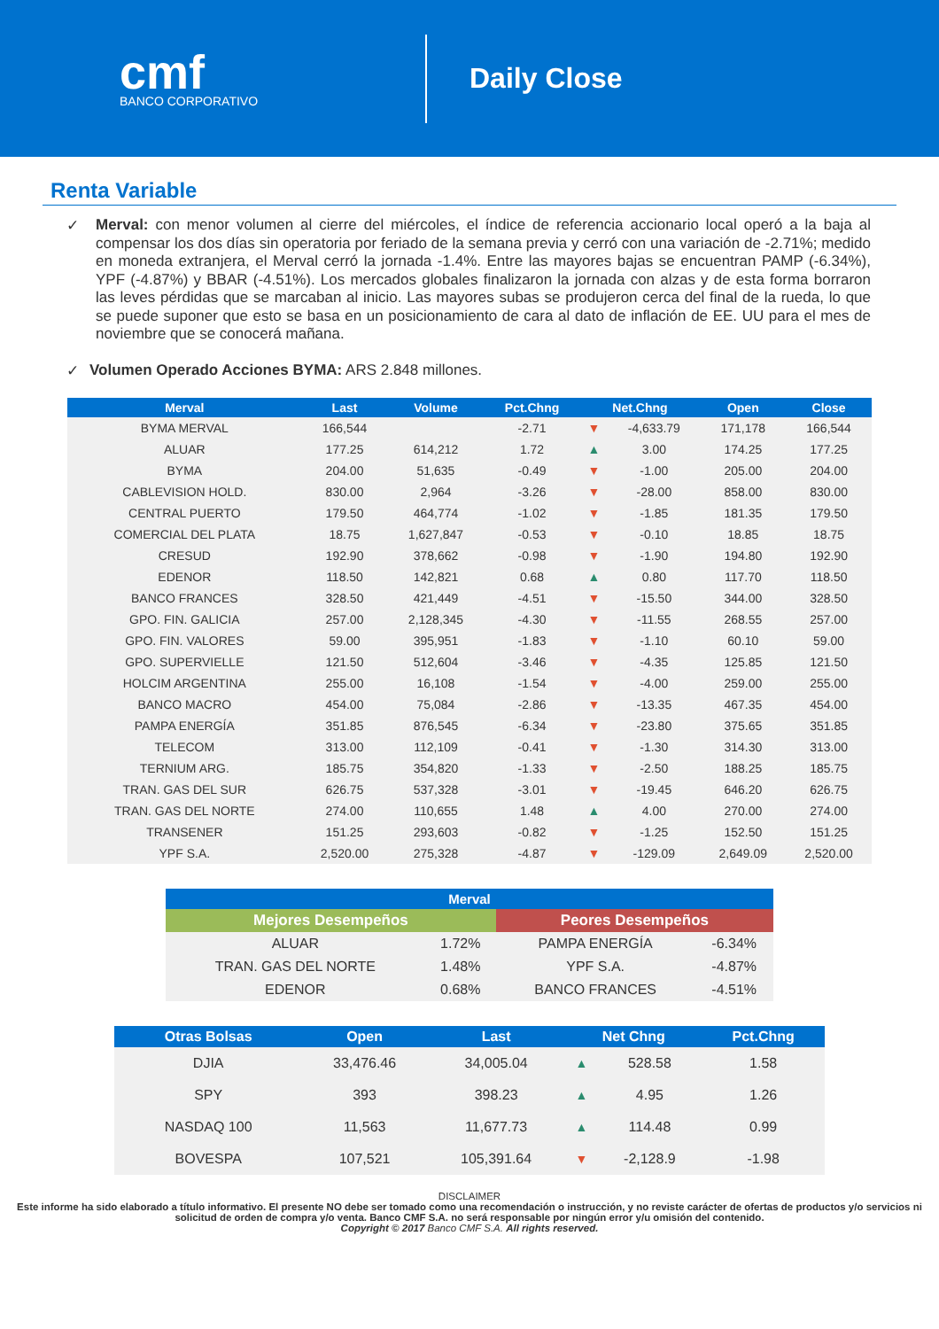cmf
BANCO CORPORATIVO
Daily Close
Renta Variable
✓
Merval: con menor volumen al cierre del miércoles, el índice de referencia accionario local operó a la baja al compensar los dos días sin operatoria por feriado de la semana previa y cerró con una variación de -2.71%; medido en moneda extranjera, el Merval cerró la jornada -1.4%. Entre las mayores bajas se encuentran PAMP (-6.34%), YPF (-4.87%) y BBAR (-4.51%). Los mercados globales finalizaron la jornada con alzas y de esta forma borraron las leves pérdidas que se marcaban al inicio. Las mayores subas se produjeron cerca del final de la rueda, lo que se puede suponer que esto se basa en un posicionamiento de cara al dato de inflación de EE. UU para el mes de noviembre que se conocerá mañana.
✓
Volumen Operado Acciones BYMA: ARS 2.848 millones.
| Merval | Last | Volume | Pct.Chng | Net.Chng | | Open | Close |
| --- | --- | --- | --- | --- | --- | --- | --- |
| BYMA MERVAL | 166,544 | | -2.71 | ▼ | -4,633.79 | 171,178 | 166,544 |
| ALUAR | 177.25 | 614,212 | 1.72 | ▲ | 3.00 | 174.25 | 177.25 |
| BYMA | 204.00 | 51,635 | -0.49 | ▼ | -1.00 | 205.00 | 204.00 |
| CABLEVISION HOLD. | 830.00 | 2,964 | -3.26 | ▼ | -28.00 | 858.00 | 830.00 |
| CENTRAL PUERTO | 179.50 | 464,774 | -1.02 | ▼ | -1.85 | 181.35 | 179.50 |
| COMERCIAL DEL PLATA | 18.75 | 1,627,847 | -0.53 | ▼ | -0.10 | 18.85 | 18.75 |
| CRESUD | 192.90 | 378,662 | -0.98 | ▼ | -1.90 | 194.80 | 192.90 |
| EDENOR | 118.50 | 142,821 | 0.68 | ▲ | 0.80 | 117.70 | 118.50 |
| BANCO FRANCES | 328.50 | 421,449 | -4.51 | ▼ | -15.50 | 344.00 | 328.50 |
| GPO. FIN. GALICIA | 257.00 | 2,128,345 | -4.30 | ▼ | -11.55 | 268.55 | 257.00 |
| GPO. FIN. VALORES | 59.00 | 395,951 | -1.83 | ▼ | -1.10 | 60.10 | 59.00 |
| GPO. SUPERVIELLE | 121.50 | 512,604 | -3.46 | ▼ | -4.35 | 125.85 | 121.50 |
| HOLCIM ARGENTINA | 255.00 | 16,108 | -1.54 | ▼ | -4.00 | 259.00 | 255.00 |
| BANCO MACRO | 454.00 | 75,084 | -2.86 | ▼ | -13.35 | 467.35 | 454.00 |
| PAMPA ENERGÍA | 351.85 | 876,545 | -6.34 | ▼ | -23.80 | 375.65 | 351.85 |
| TELECOM | 313.00 | 112,109 | -0.41 | ▼ | -1.30 | 314.30 | 313.00 |
| TERNIUM ARG. | 185.75 | 354,820 | -1.33 | ▼ | -2.50 | 188.25 | 185.75 |
| TRAN. GAS DEL SUR | 626.75 | 537,328 | -3.01 | ▼ | -19.45 | 646.20 | 626.75 |
| TRAN. GAS DEL NORTE | 274.00 | 110,655 | 1.48 | ▲ | 4.00 | 270.00 | 274.00 |
| TRANSENER | 151.25 | 293,603 | -0.82 | ▼ | -1.25 | 152.50 | 151.25 |
| YPF S.A. | 2,520.00 | 275,328 | -4.87 | ▼ | -129.09 | 2,649.09 | 2,520.00 |
| Merval | | | |
| --- | --- | --- | --- |
| Mejores Desempeños | | Peores Desempeños | |
| ALUAR | 1.72% | PAMPA ENERGÍA | -6.34% |
| TRAN. GAS DEL NORTE | 1.48% | YPF S.A. | -4.87% |
| EDENOR | 0.68% | BANCO FRANCES | -4.51% |
| Otras Bolsas | Open | Last | Net Chng | | Pct.Chng |
| --- | --- | --- | --- | --- | --- |
| DJIA | 33,476.46 | 34,005.04 | ▲ | 528.58 | 1.58 |
| SPY | 393 | 398.23 | ▲ | 4.95 | 1.26 |
| NASDAQ 100 | 11,563 | 11,677.73 | ▲ | 114.48 | 0.99 |
| BOVESPA | 107,521 | 105,391.64 | ▼ | -2,128.9 | -1.98 |
DISCLAIMER
Este informe ha sido elaborado a título informativo. El presente NO debe ser tomado como una recomendación o instrucción, y no reviste carácter de ofertas de productos y/o servicios ni solicitud de orden de compra y/o venta. Banco CMF S.A. no será responsable por ningún error y/u omisión del contenido.
Copyright © 2017 Banco CMF S.A. All rights reserved.